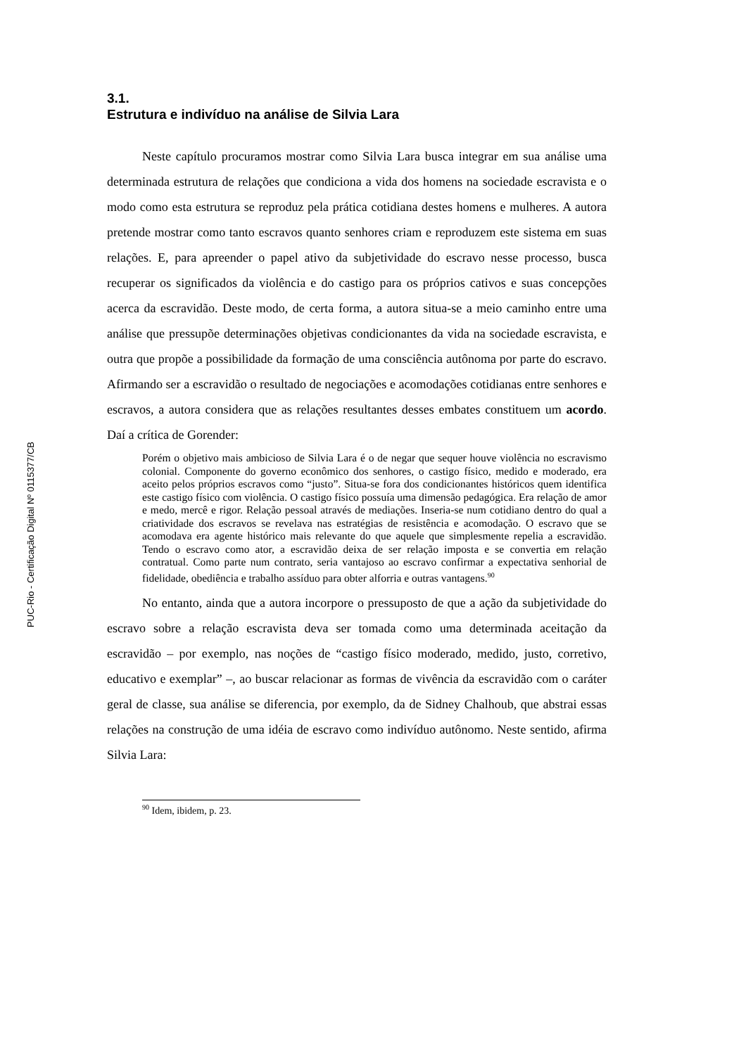PUC-Rio - Certificação Digital Nº 0115377/CB
3.1.
Estrutura e indivíduo na análise de Silvia Lara
Neste capítulo procuramos mostrar como Silvia Lara busca integrar em sua análise uma determinada estrutura de relações que condiciona a vida dos homens na sociedade escravista e o modo como esta estrutura se reproduz pela prática cotidiana destes homens e mulheres. A autora pretende mostrar como tanto escravos quanto senhores criam e reproduzem este sistema em suas relações. E, para apreender o papel ativo da subjetividade do escravo nesse processo, busca recuperar os significados da violência e do castigo para os próprios cativos e suas concepções acerca da escravidão. Deste modo, de certa forma, a autora situa-se a meio caminho entre uma análise que pressupõe determinações objetivas condicionantes da vida na sociedade escravista, e outra que propõe a possibilidade da formação de uma consciência autônoma por parte do escravo. Afirmando ser a escravidão o resultado de negociações e acomodações cotidianas entre senhores e escravos, a autora considera que as relações resultantes desses embates constituem um acordo. Daí a crítica de Gorender:
Porém o objetivo mais ambicioso de Silvia Lara é o de negar que sequer houve violência no escravismo colonial. Componente do governo econômico dos senhores, o castigo físico, medido e moderado, era aceito pelos próprios escravos como “justo”. Situa-se fora dos condicionantes históricos quem identifica este castigo físico com violência. O castigo físico possuía uma dimensão pedagógica. Era relação de amor e medo, mercê e rigor. Relação pessoal através de mediações. Inseria-se num cotidiano dentro do qual a criatividade dos escravos se revelava nas estratégias de resistência e acomodação. O escravo que se acomodava era agente histórico mais relevante do que aquele que simplesmente repelia a escravidão. Tendo o escravo como ator, a escravidão deixa de ser relação imposta e se convertia em relação contratual. Como parte num contrato, seria vantajoso ao escravo confirmar a expectativa senhorial de fidelidade, obediência e trabalho assíduo para obter alforria e outras vantagens.<sup>90</sup>
No entanto, ainda que a autora incorpore o pressuposto de que a ação da subjetividade do escravo sobre a relação escravista deva ser tomada como uma determinada aceitação da escravidão – por exemplo, nas noções de “castigo físico moderado, medido, justo, corretivo, educativo e exemplar” –, ao buscar relacionar as formas de vivência da escravidão com o caráter geral de classe, sua análise se diferencia, por exemplo, da de Sidney Chalhoub, que abstrai essas relações na construção de uma idéia de escravo como indivíduo autônomo. Neste sentido, afirma Silvia Lara:
<sup>90</sup> Idem, ibidem, p. 23.